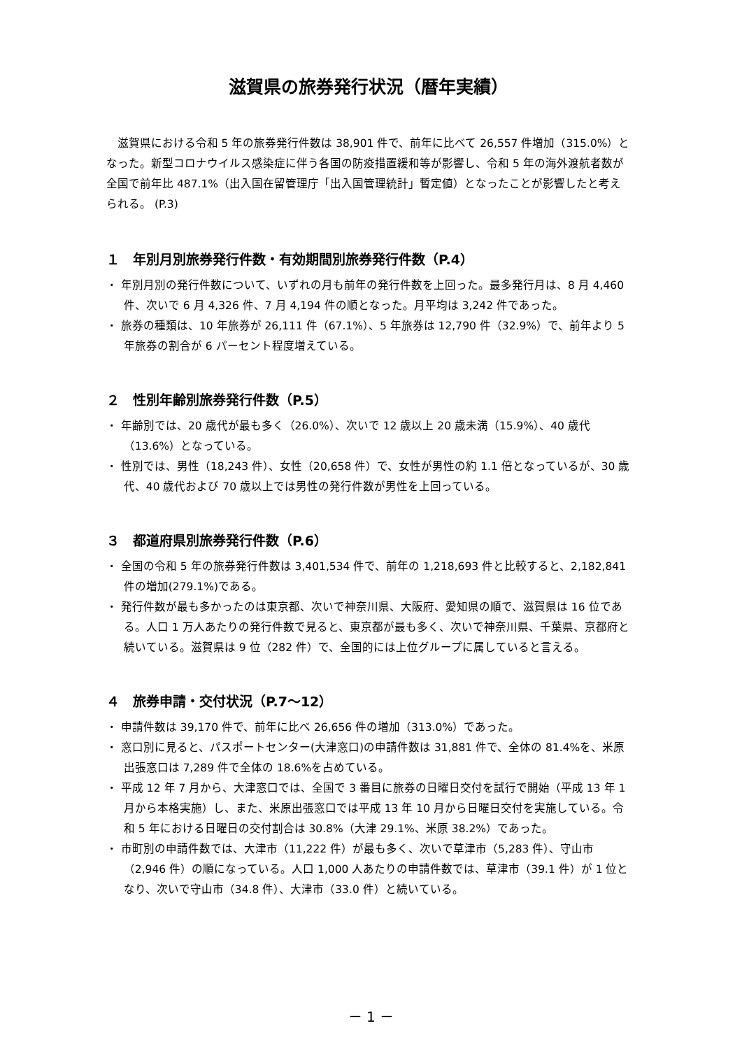滋賀県の旅券発行状況（暦年実績）
滋賀県における令和 5 年の旅券発行件数は 38,901 件で、前年に比べて 26,557 件増加（315.0%）となった。新型コロナウイルス感染症に伴う各国の防疫措置緩和等が影響し、令和 5 年の海外渡航者数が全国で前年比 487.1%（出入国在留管理庁「出入国管理統計」暫定値）となったことが影響したと考えられる。 (P.3)
１　年別月別旅券発行件数・有効期間別旅券発行件数（P.4）
・ 年別月別の発行件数について、いずれの月も前年の発行件数を上回った。最多発行月は、8 月 4,460 件、次いで 6 月 4,326 件、7 月 4,194 件の順となった。月平均は 3,242 件であった。
・ 旅券の種類は、10 年旅券が 26,111 件（67.1%）、5 年旅券は 12,790 件（32.9%）で、前年より 5 年旅券の割合が 6 パーセント程度増えている。
２　性別年齢別旅券発行件数（P.5）
・ 年齢別では、20 歳代が最も多く（26.0%）、次いで 12 歳以上 20 歳未満（15.9%）、40 歳代（13.6%）となっている。
・ 性別では、男性（18,243 件）、女性（20,658 件）で、女性が男性の約 1.1 倍となっているが、30 歳代、40 歳代および 70 歳以上では男性の発行件数が男性を上回っている。
３　都道府県別旅券発行件数（P.6）
・ 全国の令和 5 年の旅券発行件数は 3,401,534 件で、前年の 1,218,693 件と比較すると、2,182,841 件の増加(279.1%)である。
・ 発行件数が最も多かったのは東京都、次いで神奈川県、大阪府、愛知県の順で、滋賀県は 16 位である。人口 1 万人あたりの発行件数で見ると、東京都が最も多く、次いで神奈川県、千葉県、京都府と続いている。滋賀県は 9 位（282 件）で、全国的には上位グループに属していると言える。
４　旅券申請・交付状況（P.7～12）
・ 申請件数は 39,170 件で、前年に比べ 26,656 件の増加（313.0%）であった。
・ 窓口別に見ると、パスポートセンター(大津窓口)の申請件数は 31,881 件で、全体の 81.4%を、米原出張窓口は 7,289 件で全体の 18.6%を占めている。
・ 平成 12 年 7 月から、大津窓口では、全国で 3 番目に旅券の日曜日交付を試行で開始（平成 13 年 1 月から本格実施）し、また、米原出張窓口では平成 13 年 10 月から日曜日交付を実施している。令和 5 年における日曜日の交付割合は 30.8%（大津 29.1%、米原 38.2%）であった。
・ 市町別の申請件数では、大津市（11,222 件）が最も多く、次いで草津市（5,283 件）、守山市（2,946 件）の順になっている。人口 1,000 人あたりの申請件数では、草津市（39.1 件）が 1 位となり、次いで守山市（34.8 件）、大津市（33.0 件）と続いている。
－ 1 －